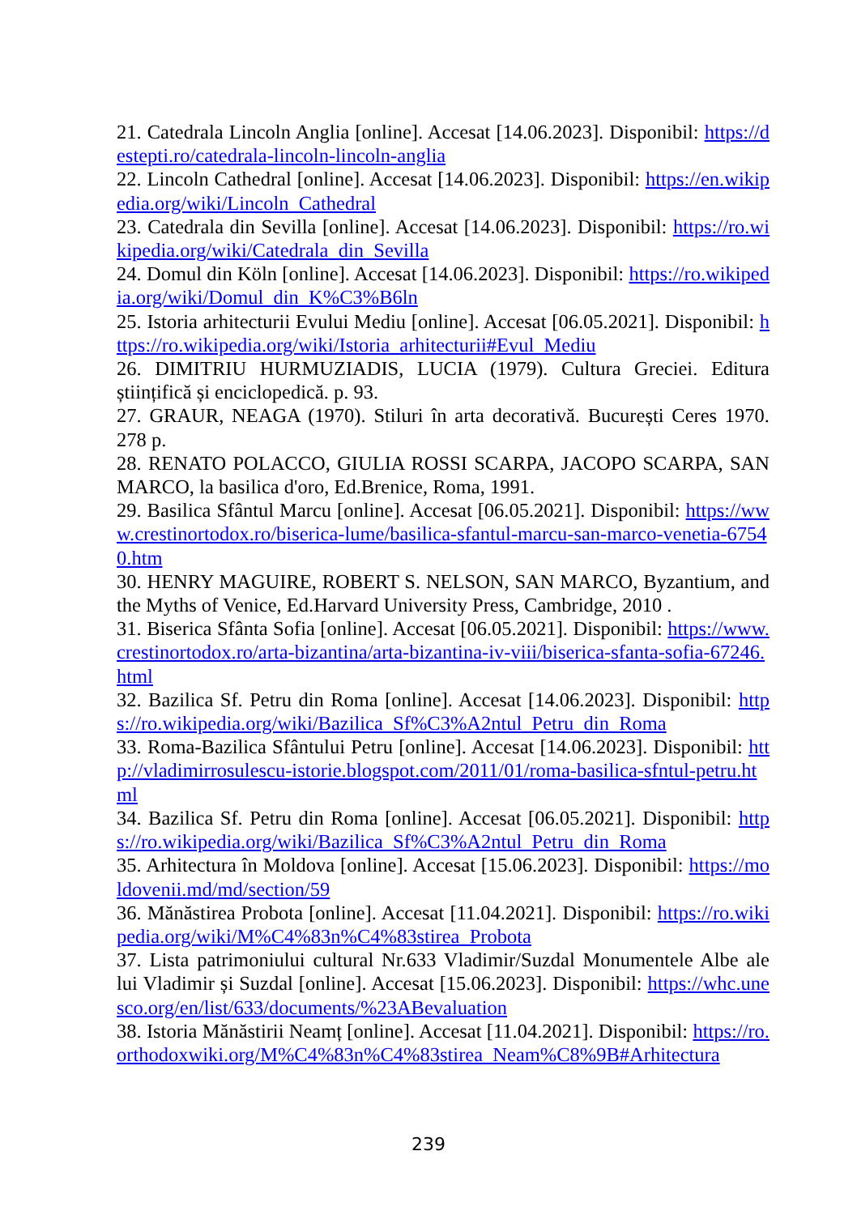21. Catedrala Lincoln Anglia [online]. Accesat [14.06.2023]. Disponibil: https://destepti.ro/catedrala-lincoln-lincoln-anglia
22. Lincoln Cathedral [online]. Accesat [14.06.2023]. Disponibil: https://en.wikipedia.org/wiki/Lincoln_Cathedral
23. Catedrala din Sevilla [online]. Accesat [14.06.2023]. Disponibil: https://ro.wikipedia.org/wiki/Catedrala_din_Sevilla
24. Domul din Köln [online]. Accesat [14.06.2023]. Disponibil: https://ro.wikipedia.org/wiki/Domul_din_K%C3%B6ln
25. Istoria arhitecturii Evului Mediu [online]. Accesat [06.05.2021]. Disponibil: https://ro.wikipedia.org/wiki/Istoria_arhitecturii#Evul_Mediu
26. DIMITRIU HURMUZIADIS, LUCIA (1979). Cultura Greciei. Editura științifică și enciclopedică. p. 93.
27. GRAUR, NEAGA (1970). Stiluri în arta decorativă. București Ceres 1970. 278 p.
28. RENATO POLACCO, GIULIA ROSSI SCARPA, JACOPO SCARPA, SAN MARCO, la basilica d'oro, Ed.Brenice, Roma, 1991.
29. Basilica Sfântul Marcu [online]. Accesat [06.05.2021]. Disponibil: https://www.crestinortodox.ro/biserica-lume/basilica-sfantul-marcu-san-marco-venetia-67540.htm
30. HENRY MAGUIRE, ROBERT S. NELSON, SAN MARCO, Byzantium, and the Myths of Venice, Ed.Harvard University Press, Cambridge, 2010 .
31. Biserica Sfânta Sofia [online]. Accesat [06.05.2021]. Disponibil: https://www.crestinortodox.ro/arta-bizantina/arta-bizantina-iv-viii/biserica-sfanta-sofia-67246.html
32. Bazilica Sf. Petru din Roma [online]. Accesat [14.06.2023]. Disponibil: https://ro.wikipedia.org/wiki/Bazilica_Sf%C3%A2ntul_Petru_din_Roma
33. Roma-Bazilica Sfântului Petru [online]. Accesat [14.06.2023]. Disponibil: http://vladimirrosulescu-istorie.blogspot.com/2011/01/roma-basilica-sfntul-petru.html
34. Bazilica Sf. Petru din Roma [online]. Accesat [06.05.2021]. Disponibil: https://ro.wikipedia.org/wiki/Bazilica_Sf%C3%A2ntul_Petru_din_Roma
35. Arhitectura în Moldova [online]. Accesat [15.06.2023]. Disponibil: https://moldovenii.md/md/section/59
36. Mănăstirea Probota [online]. Accesat [11.04.2021]. Disponibil: https://ro.wikipedia.org/wiki/M%C4%83n%C4%83stirea_Probota
37. Lista patrimoniului cultural Nr.633 Vladimir/Suzdal Monumentele Albe ale lui Vladimir și Suzdal [online]. Accesat [15.06.2023]. Disponibil: https://whc.unesco.org/en/list/633/documents/%23ABevaluation
38. Istoria Mănăstirii Neamț [online]. Accesat [11.04.2021]. Disponibil: https://ro.orthodoxwiki.org/M%C4%83n%C4%83stirea_Neam%C8%9B#Arhitectura
239